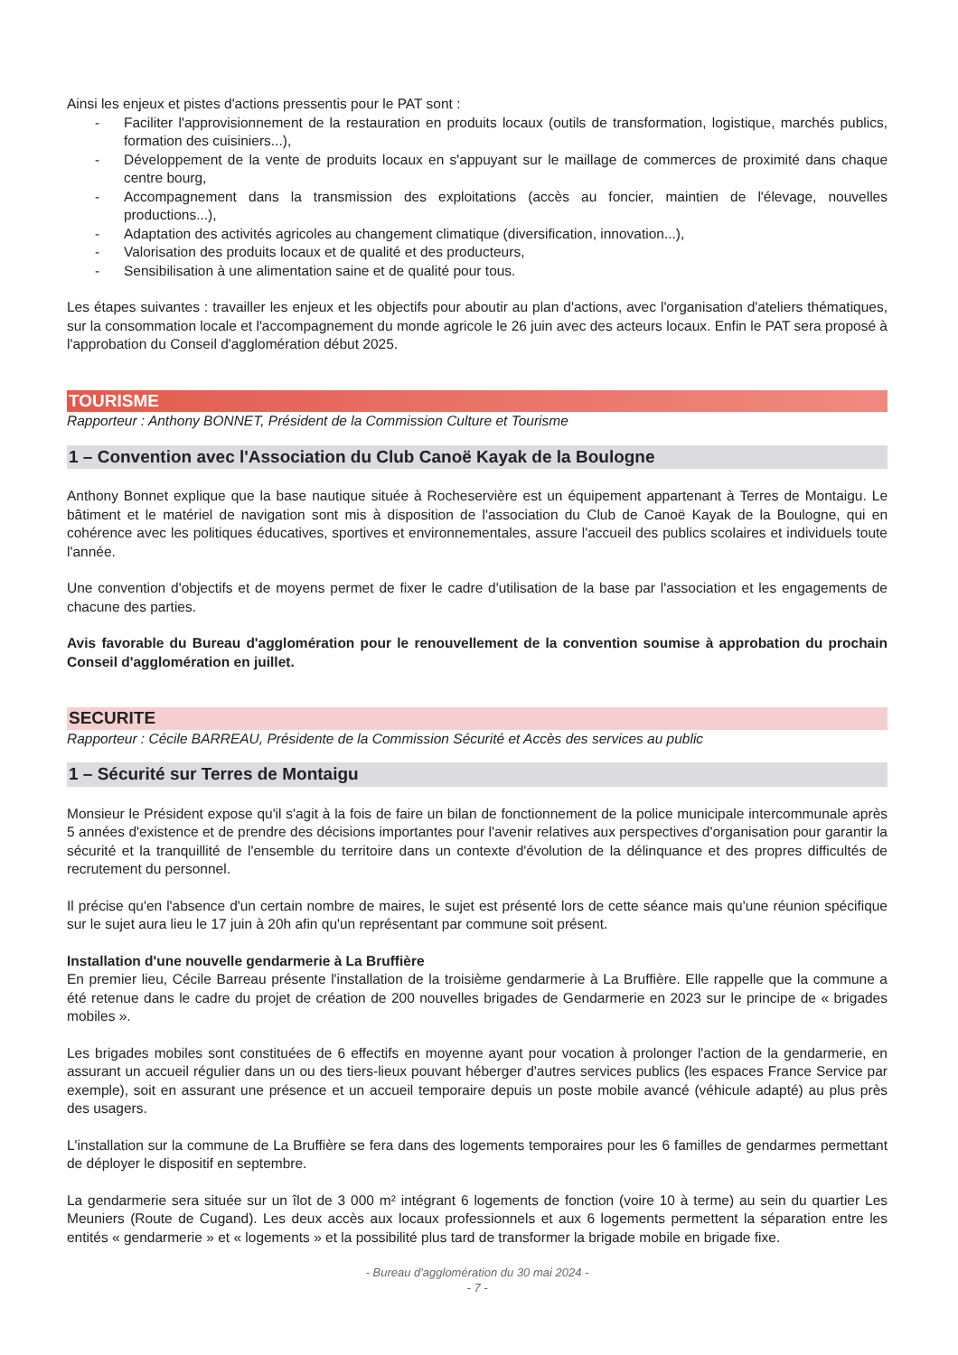Ainsi les enjeux et pistes d'actions pressentis pour le PAT sont :
- Faciliter l'approvisionnement de la restauration en produits locaux (outils de transformation, logistique, marchés publics, formation des cuisiniers...),
- Développement de la vente de produits locaux en s'appuyant sur le maillage de commerces de proximité dans chaque centre bourg,
- Accompagnement dans la transmission des exploitations (accès au foncier, maintien de l'élevage, nouvelles productions...),
- Adaptation des activités agricoles au changement climatique (diversification, innovation...),
- Valorisation des produits locaux et de qualité et des producteurs,
- Sensibilisation à une alimentation saine et de qualité pour tous.
Les étapes suivantes : travailler les enjeux et les objectifs pour aboutir au plan d'actions, avec l'organisation d'ateliers thématiques, sur la consommation locale et l'accompagnement du monde agricole le 26 juin avec des acteurs locaux. Enfin le PAT sera proposé à l'approbation du Conseil d'agglomération début 2025.
TOURISME
Rapporteur : Anthony BONNET, Président de la Commission Culture et Tourisme
1 – Convention avec l'Association du Club Canoë Kayak de la Boulogne
Anthony Bonnet explique que la base nautique située à Rocheservière est un équipement appartenant à Terres de Montaigu. Le bâtiment et le matériel de navigation sont mis à disposition de l'association du Club de Canoë Kayak de la Boulogne, qui en cohérence avec les politiques éducatives, sportives et environnementales, assure l'accueil des publics scolaires et individuels toute l'année.
Une convention d'objectifs et de moyens permet de fixer le cadre d'utilisation de la base par l'association et les engagements de chacune des parties.
Avis favorable du Bureau d'agglomération pour le renouvellement de la convention soumise à approbation du prochain Conseil d'agglomération en juillet.
SECURITE
Rapporteur : Cécile BARREAU, Présidente de la Commission Sécurité et Accès des services au public
1 – Sécurité sur Terres de Montaigu
Monsieur le Président expose qu'il s'agit à la fois de faire un bilan de fonctionnement de la police municipale intercommunale après 5 années d'existence et de prendre des décisions importantes pour l'avenir relatives aux perspectives d'organisation pour garantir la sécurité et la tranquillité de l'ensemble du territoire dans un contexte d'évolution de la délinquance et des propres difficultés de recrutement du personnel.
Il précise qu'en l'absence d'un certain nombre de maires, le sujet est présenté lors de cette séance mais qu'une réunion spécifique sur le sujet aura lieu le 17 juin à 20h afin qu'un représentant par commune soit présent.
Installation d'une nouvelle gendarmerie à La Bruffière
En premier lieu, Cécile Barreau présente l'installation de la troisième gendarmerie à La Bruffière. Elle rappelle que la commune a été retenue dans le cadre du projet de création de 200 nouvelles brigades de Gendarmerie en 2023 sur le principe de « brigades mobiles ».
Les brigades mobiles sont constituées de 6 effectifs en moyenne ayant pour vocation à prolonger l'action de la gendarmerie, en assurant un accueil régulier dans un ou des tiers-lieux pouvant héberger d'autres services publics (les espaces France Service par exemple), soit en assurant une présence et un accueil temporaire depuis un poste mobile avancé (véhicule adapté) au plus près des usagers.
L'installation sur la commune de La Bruffière se fera dans des logements temporaires pour les 6 familles de gendarmes permettant de déployer le dispositif en septembre.
La gendarmerie sera située sur un îlot de 3 000 m² intégrant 6 logements de fonction (voire 10 à terme) au sein du quartier Les Meuniers (Route de Cugand). Les deux accès aux locaux professionnels et aux 6 logements permettent la séparation entre les entités « gendarmerie » et « logements » et la possibilité plus tard de transformer la brigade mobile en brigade fixe.
- Bureau d'agglomération du 30 mai 2024 -
- 7 -